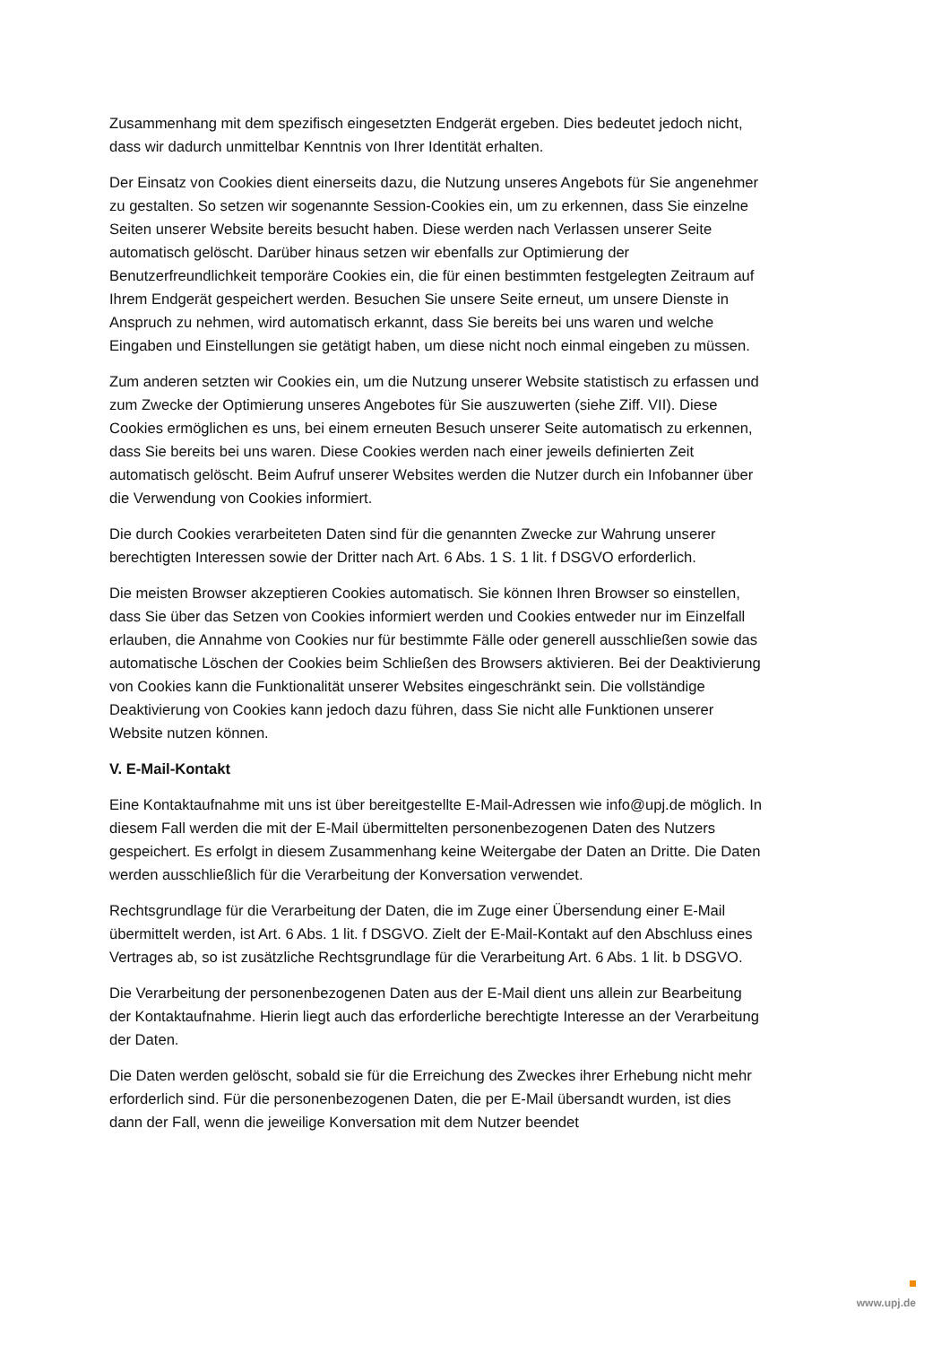Zusammenhang mit dem spezifisch eingesetzten Endgerät ergeben. Dies bedeutet jedoch nicht, dass wir dadurch unmittelbar Kenntnis von Ihrer Identität erhalten.
Der Einsatz von Cookies dient einerseits dazu, die Nutzung unseres Angebots für Sie angenehmer zu gestalten. So setzen wir sogenannte Session-Cookies ein, um zu erkennen, dass Sie einzelne Seiten unserer Website bereits besucht haben. Diese werden nach Verlassen unserer Seite automatisch gelöscht. Darüber hinaus setzen wir ebenfalls zur Optimierung der Benutzerfreundlichkeit temporäre Cookies ein, die für einen bestimmten festgelegten Zeitraum auf Ihrem Endgerät gespeichert werden. Besuchen Sie unsere Seite erneut, um unsere Dienste in Anspruch zu nehmen, wird automatisch erkannt, dass Sie bereits bei uns waren und welche Eingaben und Einstellungen sie getätigt haben, um diese nicht noch einmal eingeben zu müssen.
Zum anderen setzten wir Cookies ein, um die Nutzung unserer Website statistisch zu erfassen und zum Zwecke der Optimierung unseres Angebotes für Sie auszuwerten (siehe Ziff. VII). Diese Cookies ermöglichen es uns, bei einem erneuten Besuch unserer Seite automatisch zu erkennen, dass Sie bereits bei uns waren. Diese Cookies werden nach einer jeweils definierten Zeit automatisch gelöscht. Beim Aufruf unserer Websites werden die Nutzer durch ein Infobanner über die Verwendung von Cookies informiert.
Die durch Cookies verarbeiteten Daten sind für die genannten Zwecke zur Wahrung unserer berechtigten Interessen sowie der Dritter nach Art. 6 Abs. 1 S. 1 lit. f DSGVO erforderlich.
Die meisten Browser akzeptieren Cookies automatisch. Sie können Ihren Browser so einstellen, dass Sie über das Setzen von Cookies informiert werden und Cookies entweder nur im Einzelfall erlauben, die Annahme von Cookies nur für bestimmte Fälle oder generell ausschließen sowie das automatische Löschen der Cookies beim Schließen des Browsers aktivieren. Bei der Deaktivierung von Cookies kann die Funktionalität unserer Websites eingeschränkt sein. Die vollständige Deaktivierung von Cookies kann jedoch dazu führen, dass Sie nicht alle Funktionen unserer Website nutzen können.
V. E-Mail-Kontakt
Eine Kontaktaufnahme mit uns ist über bereitgestellte E-Mail-Adressen wie info@upj.de möglich. In diesem Fall werden die mit der E-Mail übermittelten personenbezogenen Daten des Nutzers gespeichert. Es erfolgt in diesem Zusammenhang keine Weitergabe der Daten an Dritte. Die Daten werden ausschließlich für die Verarbeitung der Konversation verwendet.
Rechtsgrundlage für die Verarbeitung der Daten, die im Zuge einer Übersendung einer E-Mail übermittelt werden, ist Art. 6 Abs. 1 lit. f DSGVO. Zielt der E-Mail-Kontakt auf den Abschluss eines Vertrages ab, so ist zusätzliche Rechtsgrundlage für die Verarbeitung Art. 6 Abs. 1 lit. b DSGVO.
Die Verarbeitung der personenbezogenen Daten aus der E-Mail dient uns allein zur Bearbeitung der Kontaktaufnahme. Hierin liegt auch das erforderliche berechtigte Interesse an der Verarbeitung der Daten.
Die Daten werden gelöscht, sobald sie für die Erreichung des Zweckes ihrer Erhebung nicht mehr erforderlich sind. Für die personenbezogenen Daten, die per E-Mail übersandt wurden, ist dies dann der Fall, wenn die jeweilige Konversation mit dem Nutzer beendet
www.upj.de